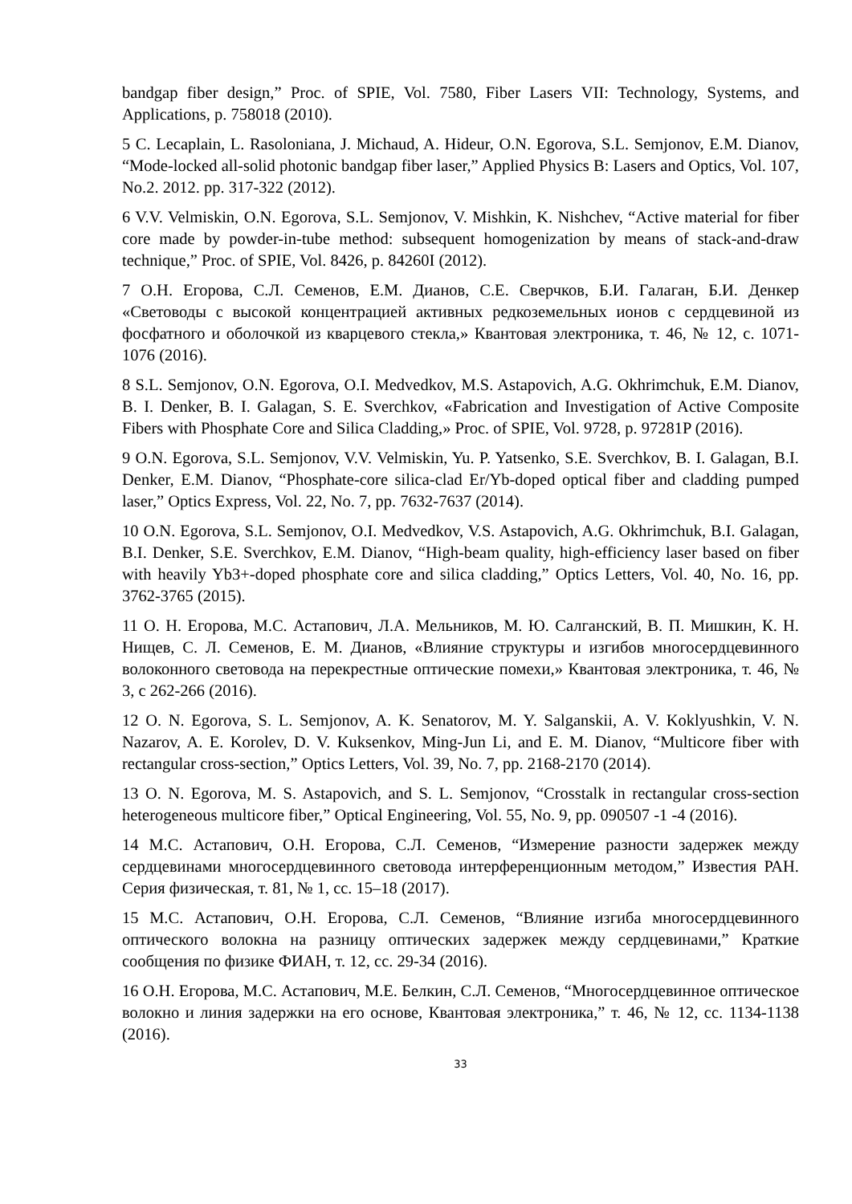bandgap fiber design,” Proc. of SPIE, Vol. 7580, Fiber Lasers VII: Technology, Systems, and Applications, p. 758018 (2010).
5 C. Lecaplain, L. Rasoloniana, J. Michaud, A. Hideur, O.N. Egorova, S.L. Semjonov, E.M. Dianov, “Mode-locked all-solid photonic bandgap fiber laser,” Applied Physics B: Lasers and Optics, Vol. 107, No.2. 2012. pp. 317-322 (2012).
6 V.V. Velmiskin, O.N. Egorova, S.L. Semjonov, V. Mishkin, K. Nishchev, “Active material for fiber core made by powder-in-tube method: subsequent homogenization by means of stack-and-draw technique,” Proc. of SPIE, Vol. 8426, p. 84260I (2012).
7 О.Н. Егорова, С.Л. Семенов, Е.М. Дианов, С.Е. Сверчков, Б.И. Галаган, Б.И. Денкер «Световоды с высокой концентрацией активных редкоземельных ионов с сердцевиной из фосфатного и оболочкой из кварцевого стекла,» Квантовая электроника, т. 46, № 12, с. 1071-1076 (2016).
8 S.L. Semjonov, O.N. Egorova, O.I. Medvedkov, M.S. Astapovich, A.G. Okhrimchuk, E.M. Dianov, B. I. Denker, B. I. Galagan, S. E. Sverchkov, «Fabrication and Investigation of Active Composite Fibers with Phosphate Core and Silica Cladding,» Proc. of SPIE, Vol. 9728, p. 97281P (2016).
9 O.N. Egorova, S.L. Semjonov, V.V. Velmiskin, Yu. P. Yatsenko, S.E. Sverchkov, B. I. Galagan, B.I. Denker, E.M. Dianov, “Phosphate-core silica-clad Er/Yb-doped optical fiber and cladding pumped laser,” Optics Express, Vol. 22, No. 7, pp. 7632-7637 (2014).
10 O.N. Egorova, S.L. Semjonov, O.I. Medvedkov, V.S. Astapovich, A.G. Okhrimchuk, B.I. Galagan, B.I. Denker, S.E. Sverchkov, E.M. Dianov, “High-beam quality, high-efficiency laser based on fiber with heavily Yb3+-doped phosphate core and silica cladding,” Optics Letters, Vol. 40, No. 16, pp. 3762-3765 (2015).
11 О. Н. Егорова, М.С. Астапович, Л.А. Мельников, М. Ю. Салганский, В. П. Мишкин, К. Н. Нищев, С. Л. Семенов, Е. М. Дианов, «Влияние структуры и изгибов многосердцевинного волоконного световода на перекрестные оптические помехи,» Квантовая электроника, т. 46, № 3, с 262-266 (2016).
12 O. N. Egorova, S. L. Semjonov, A. K. Senatorov, M. Y. Salganskii, A. V. Koklyushkin, V. N. Nazarov, A. E. Korolev, D. V. Kuksenkov, Ming-Jun Li, and E. M. Dianov, “Multicore fiber with rectangular cross-section,” Optics Letters, Vol. 39, No. 7, pp. 2168-2170 (2014).
13 O. N. Egorova, M. S. Astapovich, and S. L. Semjonov, “Crosstalk in rectangular cross-section heterogeneous multicore fiber,” Optical Engineering, Vol. 55, No. 9, pp. 090507 -1 -4 (2016).
14 М.С. Астапович, О.Н. Егорова, С.Л. Семенов, “Измерение разности задержек между сердцевинами многосердцевинного световода интерференционным методом,” Известия РАН. Серия физическая, т. 81, № 1, сс. 15–18 (2017).
15 М.С. Астапович, О.Н. Егорова, С.Л. Семенов, “Влияние изгиба многосердцевинного оптического волокна на разницу оптических задержек между сердцевинами,” Краткие сообщения по физике ФИАН, т. 12, сс. 29-34 (2016).
16 О.Н. Егорова, М.С. Астапович, М.Е. Белкин, С.Л. Семенов, “Многосердцевинное оптическое волокно и линия задержки на его основе, Квантовая электроника,” т. 46, № 12, сс. 1134-1138 (2016).
33